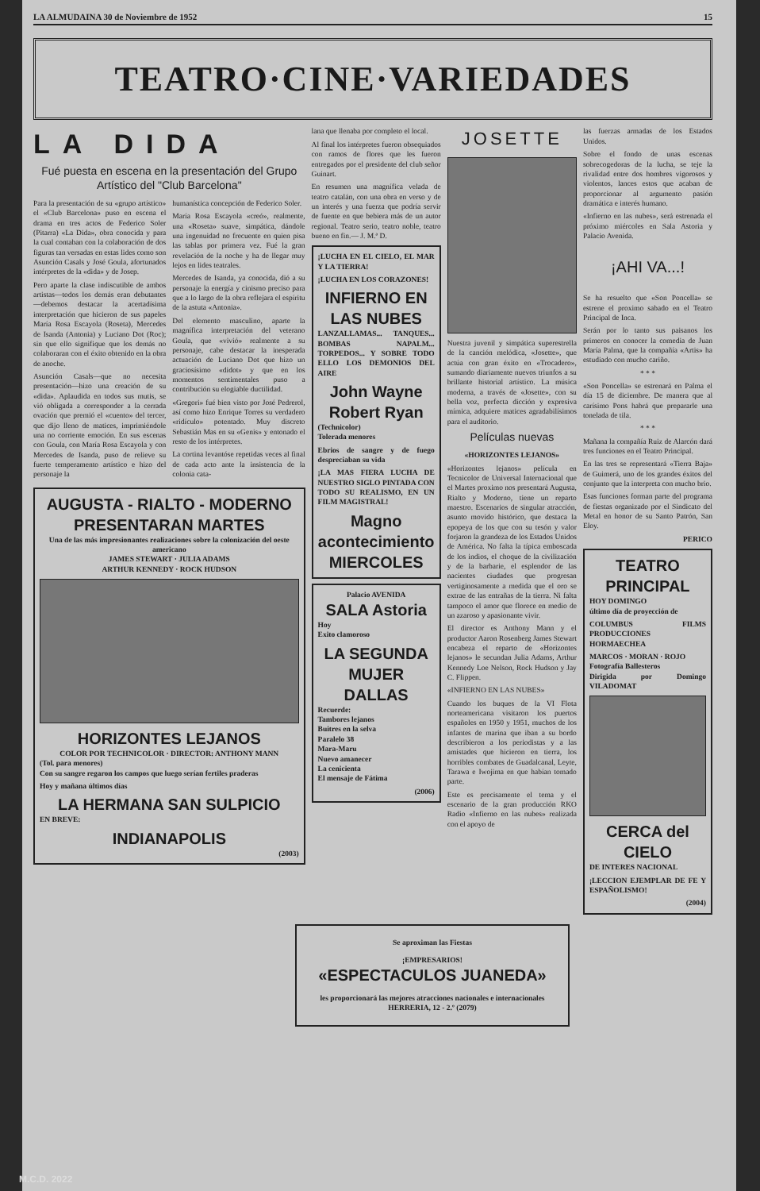LA ALMUDAINA 30 de Noviembre de 1952 15
TEATRO·CINE·VARIEDADES
LA DIDA
Fué puesta en escena en la presentación del Grupo Artístico del "Club Barcelona"
Para la presentación de su «grupo artístico» el «Club Barcelona» puso en escena el drama en tres actos de Federico Soler (Pitarra) «La Dida», obra conocida y para la cual contaban con la colaboración de dos figuras tan versadas en estas lides como son Asunción Casals y José Goula, afortunados intérpretes de la «dida» y de Josep.
Pero aparte la clase indiscutible de ambos artistas—todos los demás eran debutantes—debemos destacar la acertadísima interpretación que hicieron de sus papeles María Rosa Escayola (Roseta), Mercedes de Isanda (Antonia) y Luciano Dot (Roc); sin que ello signifique que los demás no colaboraran con el éxito obtenido en la obra de anoche.
Asunción Casals—que no necesita presentación—hizo una creación de su «dida». Aplaudida en todos sus mutis, se vió obligada a corresponder a la cerrada ovación que premió el «cuento» del tercer, que dijo lleno de matices, imprimiéndole una no corriente emoción. En sus escenas con Goula, con María Rosa Escayola y con Mercedes de Isanda, puso de relieve su fuerte temperamento artístico e hizo del personaje la
humanística concepción de Federico Soler.
María Rosa Escayola «creó», realmente, una «Roseta» suave, simpática, dándole una ingenuidad no frecuente en quien pisa las tablas por primera vez. Fué la gran revelación de la noche y ha de llegar muy lejos en lides teatrales.
Mercedes de Isanda, ya conocida, dió a su personaje la energía y cinismo preciso para que a lo largo de la obra reflejara el espíritu de la astuta «Antonia».
Del elemento masculino, aparte la magnífica interpretación del veterano Goula, que «vivió» realmente a su personaje, cabe destacar la inesperada actuación de Luciano Dot que hizo un graciosísimo «didot» y que en los momentos sentimentales puso a contribución su elogiable ductilidad.
«Gregori» fué bien visto por José Pedrerol, así como hizo Enrique Torres su verdadero «ridículo» potentado. Muy discreto Sebastián Mas en su «Genis» y entonado el resto de los intérpretes.
La cortina levantóse repetidas veces al final de cada acto ante la insistencia de la colonia cata-
AUGUSTA - RIALTO - MODERNO
PRESENTARAN MARTES
Una de las más impresionantes realizaciones sobre la colonización del oeste americano
JAMES STEWART · JULIA ADAMS
ARTHUR KENNEDY · ROCK HUDSON
HORIZONTES LEJANOS
COLOR POR TECHNICOLOR · DIRECTOR: ANTHONY MANN
(Tol. para menores)
Con su sangre regaron los campos que luego serían fertiles praderas
Hoy y mañana últimos días
LA HERMANA SAN SULPICIO
EN BREVE:
INDIANAPOLIS
(2003)
lana que llenaba por completo el local.
Al final los intérpretes fueron obsequiados con ramos de flores que les fueron entregados por el presidente del club señor Guinart.
En resumen una magnífica velada de teatro catalán, con una obra en verso y de un interés y una fuerza que podría servir de fuente en que bebiera más de un autor regional. Teatro serio, teatro noble, teatro bueno en fin.— J. M.ª D.
¡LUCHA EN EL CIELO, EL MAR Y LA TIERRA!
¡LUCHA EN LOS CORAZONES!
INFIERNO EN LAS NUBES
LANZALLAMAS... TANQUES... BOMBAS NAPALM... TORPEDOS... Y SOBRE TODO ELLO LOS DEMONIOS DEL AIRE
John Wayne
Robert Ryan
(Technicolor)
Tolerada menores
Ebrios de sangre y de fuego despreciaban su vida
¡LA MAS FIERA LUCHA DE NUESTRO SIGLO PINTADA CON TODO SU REALISMO, EN UN FILM MAGISTRAL!
Magno acontecimiento MIERCOLES
Palacio AVENIDA
SALA Astoria
Hoy
Exito clamoroso
LA SEGUNDA MUJER DALLAS
Recuerde:
Tambores lejanos
Buitres en la selva
Paralelo 38
Mara-Maru
Nuevo amanecer
La cenicienta
El mensaje de Fátima
(2006)
JOSETTE
Nuestra juvenil y simpática superestrella de la canción melódica, «Josette», que actúa con gran éxito en «Trocadero», sumando diariamente nuevos triunfos a su brillante historial artístico. La música moderna, a través de «Josette», con su bella voz, perfecta dicción y expresiva mímica, adquiere matices agradabilísimos para el auditorio.
Películas nuevas
«HORIZONTES LEJANOS»
«Horizontes lejanos» película en Tecnicolor de Universal Internacional que el Martes proximo nos presentará Augusta, Rialto y Moderno, tiene un reparto maestro. Escenarios de singular atracción, asunto movido histórico, que destaca la epopeya de los que con su tesón y valor forjaron la grandeza de los Estados Unidos de América. No falta la típica emboscada de los indios, el choque de la civilización y de la barbarie, el esplendor de las nacientes ciudades que progresan vertiginosamente a medida que el oro se extrae de las entrañas de la tierra. Ni falta tampoco el amor que florece en medio de un azaroso y apasionante vivir.
El director es Anthony Mann y el productor Aaron Rosenberg James Stewart encabeza el reparto de «Horizontes lejanos» le secundan Julia Adams, Arthur Kennedy Loe Nelson, Rock Hudson y Jay C. Flippen.
«INFIERNO EN LAS NUBES»
Cuando los buques de la VI Flota norteamericana visitaron los puertos españoles en 1950 y 1951, muchos de los infantes de marina que iban a su bordo describieron a los periodistas y a las amistades que hicieron en tierra, los horribles combates de Guadalcanal, Leyte, Tarawa e Iwojima en que habían tomado parte.
Este es precisamente el tema y el escenario de la gran producción RKO Radio «Infierno en las nubes» realizada con el apoyo de
las fuerzas armadas de los Estados Unidos.
Sobre el fondo de unas escenas sobrecogedoras de la lucha, se teje la rivalidad entre dos hombres vigorosos y violentos, lances estos que acaban de proporcionar al argumento pasión dramática e interés humano.
«Infierno en las nubes», será estrenada el próximo miércoles en Sala Astoria y Palacio Avenida.
¡AHI VA...!
Se ha resuelto que «Son Poncella» se estrene el proximo sabado en el Teatro Principal de Inca.
Serán por lo tanto sus paisanos los primeros en conocer la comedia de Juan María Palma, que la compañía «Artis» ha estudiado con mucho cariño.
* * *
«Son Poncella» se estrenará en Palma el día 15 de diciembre. De manera que al carísimo Pons habrá que prepararle una tonelada de tila.
* * *
Mañana la compañía Ruiz de Alarcón dará tres funciones en el Teatro Principal.
En las tres se representará «Tierra Baja» de Guimerá, uno de los grandes éxitos del conjunto que la interpreta con mucho brio.
Esas funciones forman parte del programa de fiestas organizado por el Sindicato del Metal en honor de su Santo Patrón, San Eloy.
PERICO
TEATRO PRINCIPAL
HOY DOMINGO
último día de proyección de
COLUMBUS FILMS PRODUCCIONES HORMAECHEA
MARCOS · MORAN · ROJO
Fotografía Ballesteros
Dirigida por Domingo VILADOMAT
CERCA del CIELO
DE INTERES NACIONAL
¡LECCION EJEMPLAR DE FE Y ESPAÑOLISMO!
(2004)
Se aproximan las Fiestas
¡EMPRESARIOS!
«ESPECTACULOS JUANEDA»
les proporcionará las mejores atracciones nacionales e internacionales
HERRERIA, 12 - 2.º (2079)
M.C.D. 2022